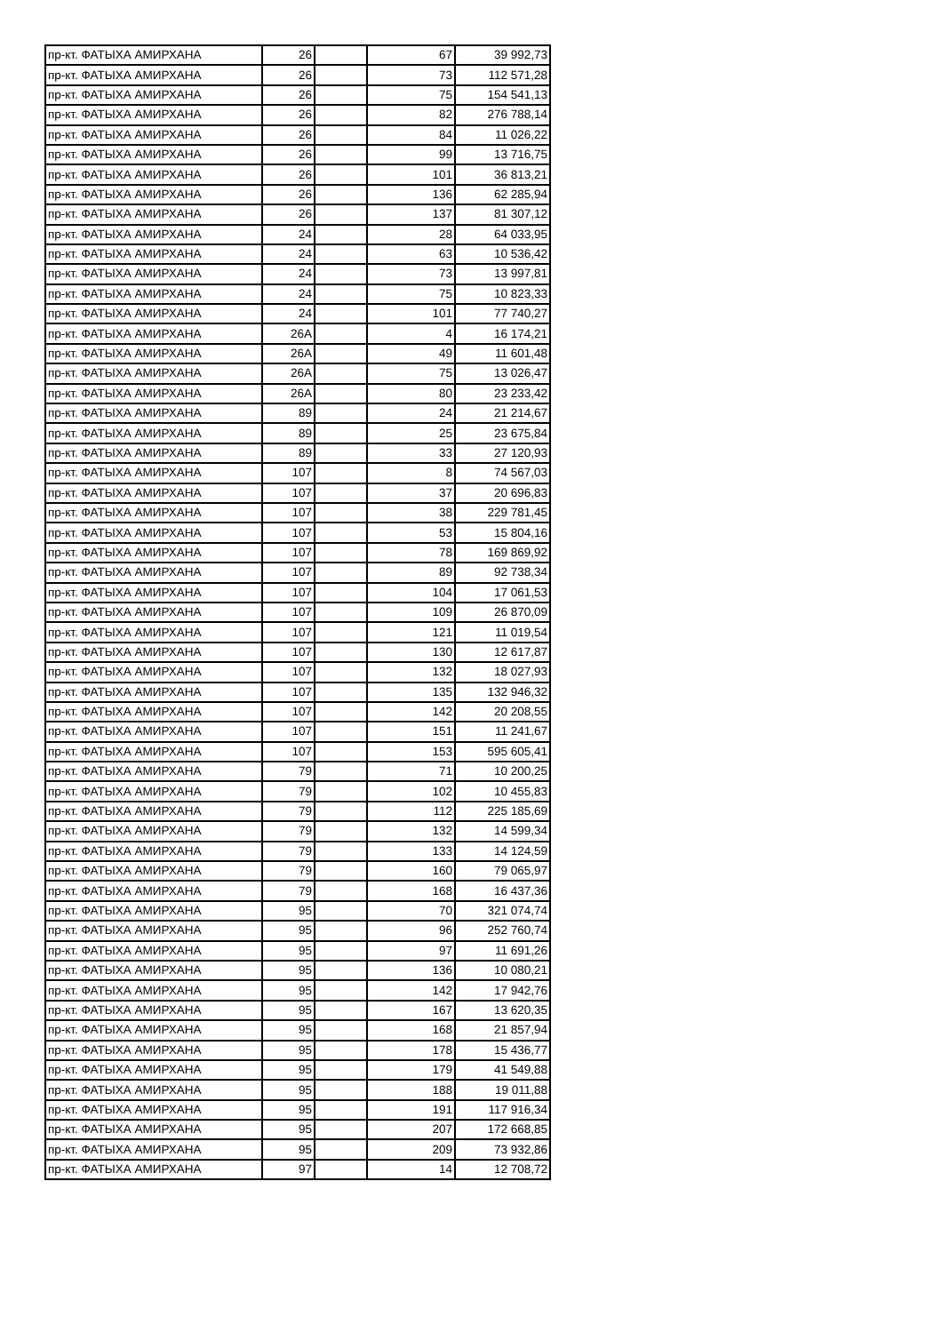| пр-кт. ФАТЫХА АМИРХАНА | 26 | | 67 | 39 992,73 |
| пр-кт. ФАТЫХА АМИРХАНА | 26 | | 73 | 112 571,28 |
| пр-кт. ФАТЫХА АМИРХАНА | 26 | | 75 | 154 541,13 |
| пр-кт. ФАТЫХА АМИРХАНА | 26 | | 82 | 276 788,14 |
| пр-кт. ФАТЫХА АМИРХАНА | 26 | | 84 | 11 026,22 |
| пр-кт. ФАТЫХА АМИРХАНА | 26 | | 99 | 13 716,75 |
| пр-кт. ФАТЫХА АМИРХАНА | 26 | | 101 | 36 813,21 |
| пр-кт. ФАТЫХА АМИРХАНА | 26 | | 136 | 62 285,94 |
| пр-кт. ФАТЫХА АМИРХАНА | 26 | | 137 | 81 307,12 |
| пр-кт. ФАТЫХА АМИРХАНА | 24 | | 28 | 64 033,95 |
| пр-кт. ФАТЫХА АМИРХАНА | 24 | | 63 | 10 536,42 |
| пр-кт. ФАТЫХА АМИРХАНА | 24 | | 73 | 13 997,81 |
| пр-кт. ФАТЫХА АМИРХАНА | 24 | | 75 | 10 823,33 |
| пр-кт. ФАТЫХА АМИРХАНА | 24 | | 101 | 77 740,27 |
| пр-кт. ФАТЫХА АМИРХАНА | 26А | | 4 | 16 174,21 |
| пр-кт. ФАТЫХА АМИРХАНА | 26А | | 49 | 11 601,48 |
| пр-кт. ФАТЫХА АМИРХАНА | 26А | | 75 | 13 026,47 |
| пр-кт. ФАТЫХА АМИРХАНА | 26А | | 80 | 23 233,42 |
| пр-кт. ФАТЫХА АМИРХАНА | 89 | | 24 | 21 214,67 |
| пр-кт. ФАТЫХА АМИРХАНА | 89 | | 25 | 23 675,84 |
| пр-кт. ФАТЫХА АМИРХАНА | 89 | | 33 | 27 120,93 |
| пр-кт. ФАТЫХА АМИРХАНА | 107 | | 8 | 74 567,03 |
| пр-кт. ФАТЫХА АМИРХАНА | 107 | | 37 | 20 696,83 |
| пр-кт. ФАТЫХА АМИРХАНА | 107 | | 38 | 229 781,45 |
| пр-кт. ФАТЫХА АМИРХАНА | 107 | | 53 | 15 804,16 |
| пр-кт. ФАТЫХА АМИРХАНА | 107 | | 78 | 169 869,92 |
| пр-кт. ФАТЫХА АМИРХАНА | 107 | | 89 | 92 738,34 |
| пр-кт. ФАТЫХА АМИРХАНА | 107 | | 104 | 17 061,53 |
| пр-кт. ФАТЫХА АМИРХАНА | 107 | | 109 | 26 870,09 |
| пр-кт. ФАТЫХА АМИРХАНА | 107 | | 121 | 11 019,54 |
| пр-кт. ФАТЫХА АМИРХАНА | 107 | | 130 | 12 617,87 |
| пр-кт. ФАТЫХА АМИРХАНА | 107 | | 132 | 18 027,93 |
| пр-кт. ФАТЫХА АМИРХАНА | 107 | | 135 | 132 946,32 |
| пр-кт. ФАТЫХА АМИРХАНА | 107 | | 142 | 20 208,55 |
| пр-кт. ФАТЫХА АМИРХАНА | 107 | | 151 | 11 241,67 |
| пр-кт. ФАТЫХА АМИРХАНА | 107 | | 153 | 595 605,41 |
| пр-кт. ФАТЫХА АМИРХАНА | 79 | | 71 | 10 200,25 |
| пр-кт. ФАТЫХА АМИРХАНА | 79 | | 102 | 10 455,83 |
| пр-кт. ФАТЫХА АМИРХАНА | 79 | | 112 | 225 185,69 |
| пр-кт. ФАТЫХА АМИРХАНА | 79 | | 132 | 14 599,34 |
| пр-кт. ФАТЫХА АМИРХАНА | 79 | | 133 | 14 124,59 |
| пр-кт. ФАТЫХА АМИРХАНА | 79 | | 160 | 79 065,97 |
| пр-кт. ФАТЫХА АМИРХАНА | 79 | | 168 | 16 437,36 |
| пр-кт. ФАТЫХА АМИРХАНА | 95 | | 70 | 321 074,74 |
| пр-кт. ФАТЫХА АМИРХАНА | 95 | | 96 | 252 760,74 |
| пр-кт. ФАТЫХА АМИРХАНА | 95 | | 97 | 11 691,26 |
| пр-кт. ФАТЫХА АМИРХАНА | 95 | | 136 | 10 080,21 |
| пр-кт. ФАТЫХА АМИРХАНА | 95 | | 142 | 17 942,76 |
| пр-кт. ФАТЫХА АМИРХАНА | 95 | | 167 | 13 620,35 |
| пр-кт. ФАТЫХА АМИРХАНА | 95 | | 168 | 21 857,94 |
| пр-кт. ФАТЫХА АМИРХАНА | 95 | | 178 | 15 436,77 |
| пр-кт. ФАТЫХА АМИРХАНА | 95 | | 179 | 41 549,88 |
| пр-кт. ФАТЫХА АМИРХАНА | 95 | | 188 | 19 011,88 |
| пр-кт. ФАТЫХА АМИРХАНА | 95 | | 191 | 117 916,34 |
| пр-кт. ФАТЫХА АМИРХАНА | 95 | | 207 | 172 668,85 |
| пр-кт. ФАТЫХА АМИРХАНА | 95 | | 209 | 73 932,86 |
| пр-кт. ФАТЫХА АМИРХАНА | 97 | | 14 | 12 708,72 |